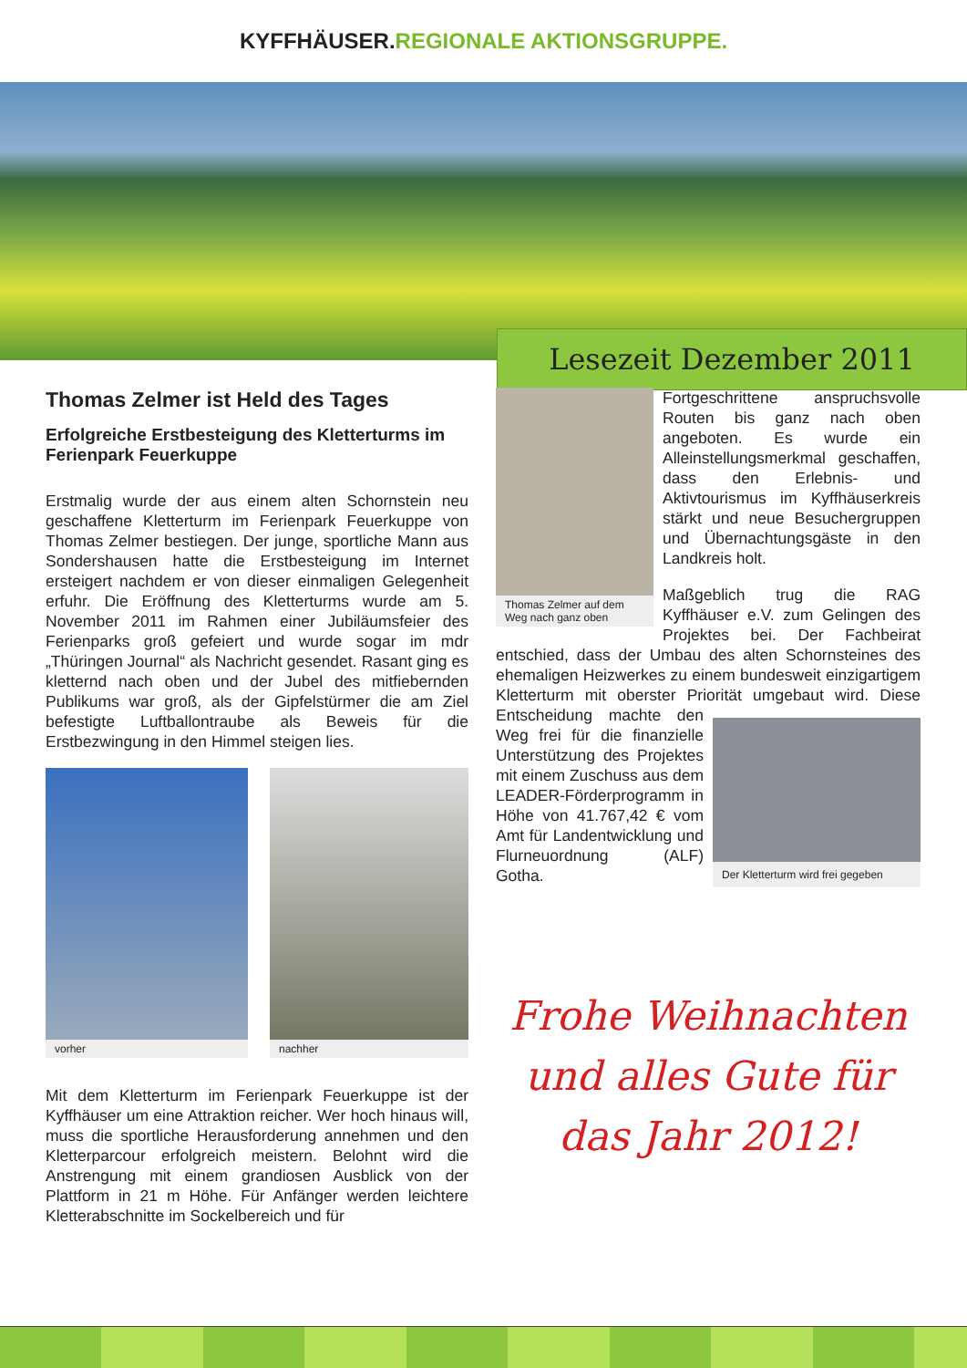KYFFHÄUSER. REGIONALE AKTIONSGRUPPE.
Lesezeit Dezember 2011
Thomas Zelmer ist Held des Tages
Erfolgreiche Erstbesteigung des Kletterturms im Ferienpark Feuerkuppe
Erstmalig wurde der aus einem alten Schornstein neu geschaffene Kletterturm im Ferienpark Feuerkuppe von Thomas Zelmer bestiegen. Der junge, sportliche Mann aus Sondershausen hatte die Erstbesteigung im Internet ersteigert nachdem er von dieser einmaligen Gelegenheit erfuhr. Die Eröffnung des Kletterturms wurde am 5. November 2011 im Rahmen einer Jubiläumsfeier des Ferienparks groß gefeiert und wurde sogar im mdr „Thüringen Journal“ als Nachricht gesendet. Rasant ging es kletternd nach oben und der Jubel des mitfiebernden Publikums war groß, als der Gipfelstürmer die am Ziel befestigte Luftballontraube als Beweis für die Erstbezwingung in den Himmel steigen lies.
vorher nachher
Mit dem Kletterturm im Ferienpark Feuerkuppe ist der Kyffhäuser um eine Attraktion reicher. Wer hoch hinaus will, muss die sportliche Herausforderung annehmen und den Kletterparcour erfolgreich meistern. Belohnt wird die Anstrengung mit einem grandiosen Ausblick von der Plattform in 21 m Höhe. Für Anfänger werden leichtere Kletterabschnitte im Sockelbereich und für
Thomas Zelmer auf dem Weg nach ganz oben
Fortgeschrittene anspruchsvolle Routen bis ganz nach oben angeboten. Es wurde ein Alleinstellungsmerkmal geschaffen, dass den Erlebnis- und Aktivtourismus im Kyffhäuserkreis stärkt und neue Besuchergruppen und Übernachtungsgäste in den Landkreis holt.
Maßgeblich trug die RAG Kyffhäuser e.V. zum Gelingen des Projektes bei. Der Fachbeirat entschied, dass der Umbau des alten Schornsteines des ehemaligen Heizwerkes zu einem bundesweit einzigartigem Kletterturm mit oberster Priorität umgebaut wird.
Der Kletterturm wird frei gegeben
Diese Entscheidung machte den Weg frei für die finanzielle Unterstützung des Projektes mit einem Zuschuss aus dem LEADER-Förderprogramm in Höhe von 41.767,42 € vom Amt für Landentwicklung und Flurneuordnung (ALF) Gotha.
Frohe Weihnachten
und alles Gute für
das Jahr 2012!